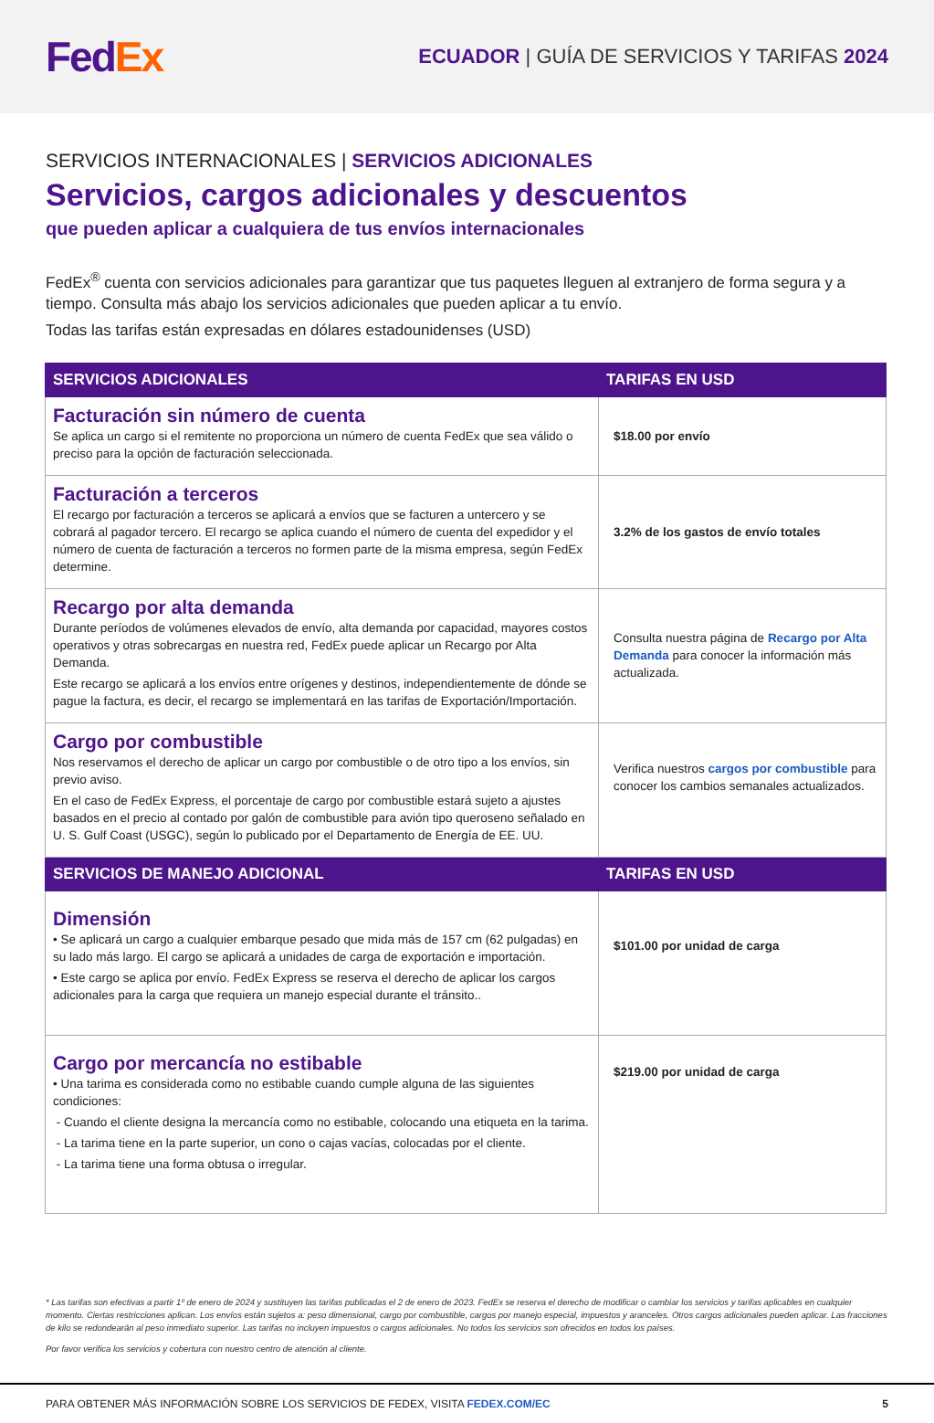Fed Ex
ECUADOR | GUÍA DE SERVICIOS Y TARIFAS 2024
SERVICIOS INTERNACIONALES | SERVICIOS ADICIONALES
Servicios, cargos adicionales y descuentos
que pueden aplicar a cualquiera de tus envíos internacionales
FedEx<sup>®</sup> cuenta con servicios adicionales para garantizar que tus paquetes lleguen al extranjero de forma segura y a tiempo. Consulta más abajo los servicios adicionales que pueden aplicar a tu envío.
Todas las tarifas están expresadas en dólares estadounidenses (USD)
| SERVICIOS ADICIONALES | TARIFAS EN USD |
| --- | --- |
| Facturación sin número de cuenta Se aplica un cargo si el remitente no proporciona un número de cuenta FedEx que sea válido o preciso para la opción de facturación seleccionada. | $18.00 por envío |
| Facturación a terceros El recargo por facturación a terceros se aplicará a envíos que se facturen a untercero y se cobrará al pagador tercero. El recargo se aplica cuando el número de cuenta del expedidor y el número de cuenta de facturación a terceros no formen parte de la misma empresa, según FedEx determine. | 3.2% de los gastos de envío totales |
| Recargo por alta demanda Durante períodos de volúmenes elevados de envío, alta demanda por capacidad, mayores costos operativos y otras sobrecargas en nuestra red, FedEx puede aplicar un Recargo por Alta Demanda. Este recargo se aplicará a los envíos entre orígenes y destinos, independientemente de dónde se pague la factura, es decir, el recargo se implementará en las tarifas de Exportación/Importación. | Consulta nuestra página de Recargo por Alta Demanda para conocer la información más actualizada. |
| Cargo por combustible Nos reservamos el derecho de aplicar un cargo por combustible o de otro tipo a los envíos, sin previo aviso. En el caso de FedEx Express, el porcentaje de cargo por combustible estará sujeto a ajustes basados en el precio al contado por galón de combustible para avión tipo queroseno señalado en U. S. Gulf Coast (USGC), según lo publicado por el Departamento de Energía de EE. UU. | Verifica nuestros cargos por combustible para conocer los cambios semanales actualizados. |
| SERVICIOS DE MANEJO ADICIONAL | TARIFAS EN USD |
| Dimensión • Se aplicará un cargo a cualquier embarque pesado que mida más de 157 cm (62 pulgadas) en su lado más largo. El cargo se aplicará a unidades de carga de exportación e importación. • Este cargo se aplica por envío. FedEx Express se reserva el derecho de aplicar los cargos adicionales para la carga que requiera un manejo especial durante el tránsito.. | $101.00 por unidad de carga |
| Cargo por mercancía no estibable • Una tarima es considerada como no estibable cuando cumple alguna de las siguientes condiciones: - Cuando el cliente designa la mercancía como no estibable, colocando una etiqueta en la tarima. - La tarima tiene en la parte superior, un cono o cajas vacías, colocadas por el cliente. - La tarima tiene una forma obtusa o irregular. | $219.00 por unidad de carga |
* Las tarifas son efectivas a partir 1º de enero de 2024 y sustituyen las tarifas publicadas el 2 de enero de 2023. FedEx se reserva el derecho de modificar o cambiar los servicios y tarifas aplicables en cualquier momento. Ciertas restricciones aplican. Los envíos están sujetos a: peso dimensional, cargo por combustible, cargos por manejo especial, impuestos y aranceles. Otros cargos adicionales pueden aplicar. Las fracciones de kilo se redondearán al peso inmediato superior. Las tarifas no incluyen impuestos o cargos adicionales. No todos los servicios son ofrecidos en todos los países.
Por favor verifica los servicios y cobertura con nuestro centro de atención al cliente.
PARA OBTENER MÁS INFORMACIÓN SOBRE LOS SERVICIOS DE FEDEX, VISITA FEDEX.COM/EC 5